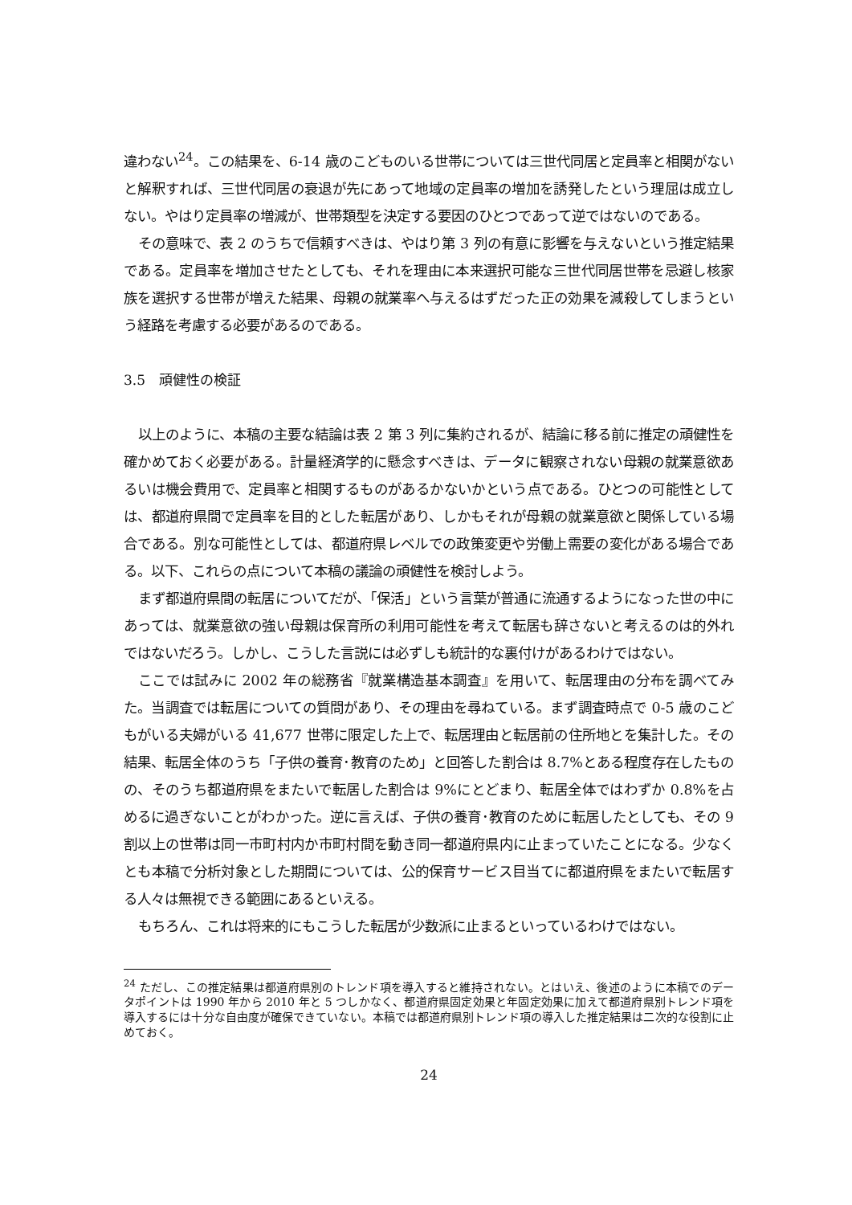違わない<sup>24</sup>。この結果を、6-14 歳のこどものいる世帯については三世代同居と定員率と相関がないと解釈すれば、三世代同居の衰退が先にあって地域の定員率の増加を誘発したという理屈は成立しない。やはり定員率の増減が、世帯類型を決定する要因のひとつであって逆ではないのである。
その意味で、表 2 のうちで信頼すべきは、やはり第 3 列の有意に影響を与えないという推定結果である。定員率を増加させたとしても、それを理由に本来選択可能な三世代同居世帯を忌避し核家族を選択する世帯が増えた結果、母親の就業率へ与えるはずだった正の効果を減殺してしまうという経路を考慮する必要があるのである。
3.5　頑健性の検証
以上のように、本稿の主要な結論は表 2 第 3 列に集約されるが、結論に移る前に推定の頑健性を確かめておく必要がある。計量経済学的に懸念すべきは、データに観察されない母親の就業意欲あるいは機会費用で、定員率と相関するものがあるかないかという点である。ひとつの可能性としては、都道府県間で定員率を目的とした転居があり、しかもそれが母親の就業意欲と関係している場合である。別な可能性としては、都道府県レベルでの政策変更や労働上需要の変化がある場合である。以下、これらの点について本稿の議論の頑健性を検討しよう。
まず都道府県間の転居についてだが、「保活」という言葉が普通に流通するようになった世の中にあっては、就業意欲の強い母親は保育所の利用可能性を考えて転居も辞さないと考えるのは的外れではないだろう。しかし、こうした言説には必ずしも統計的な裏付けがあるわけではない。
ここでは試みに 2002 年の総務省『就業構造基本調査』を用いて、転居理由の分布を調べてみた。当調査では転居についての質問があり、その理由を尋ねている。まず調査時点で 0-5 歳のこどもがいる夫婦がいる 41,677 世帯に限定した上で、転居理由と転居前の住所地とを集計した。その結果、転居全体のうち「子供の養育･教育のため」と回答した割合は 8.7%とある程度存在したものの、そのうち都道府県をまたいで転居した割合は 9%にとどまり、転居全体ではわずか 0.8%を占めるに過ぎないことがわかった。逆に言えば、子供の養育･教育のために転居したとしても、その 9 割以上の世帯は同一市町村内か市町村間を動き同一都道府県内に止まっていたことになる。少なくとも本稿で分析対象とした期間については、公的保育サービス目当てに都道府県をまたいで転居する人々は無視できる範囲にあるといえる。
もちろん、これは将来的にもこうした転居が少数派に止まるといっているわけではない。
<sup>24</sup> ただし、この推定結果は都道府県別のトレンド項を導入すると維持されない。とはいえ、後述のように本稿でのデータポイントは 1990 年から 2010 年と 5 つしかなく、都道府県固定効果と年固定効果に加えて都道府県別トレンド項を導入するには十分な自由度が確保できていない。本稿では都道府県別トレンド項の導入した推定結果は二次的な役割に止めておく。
24